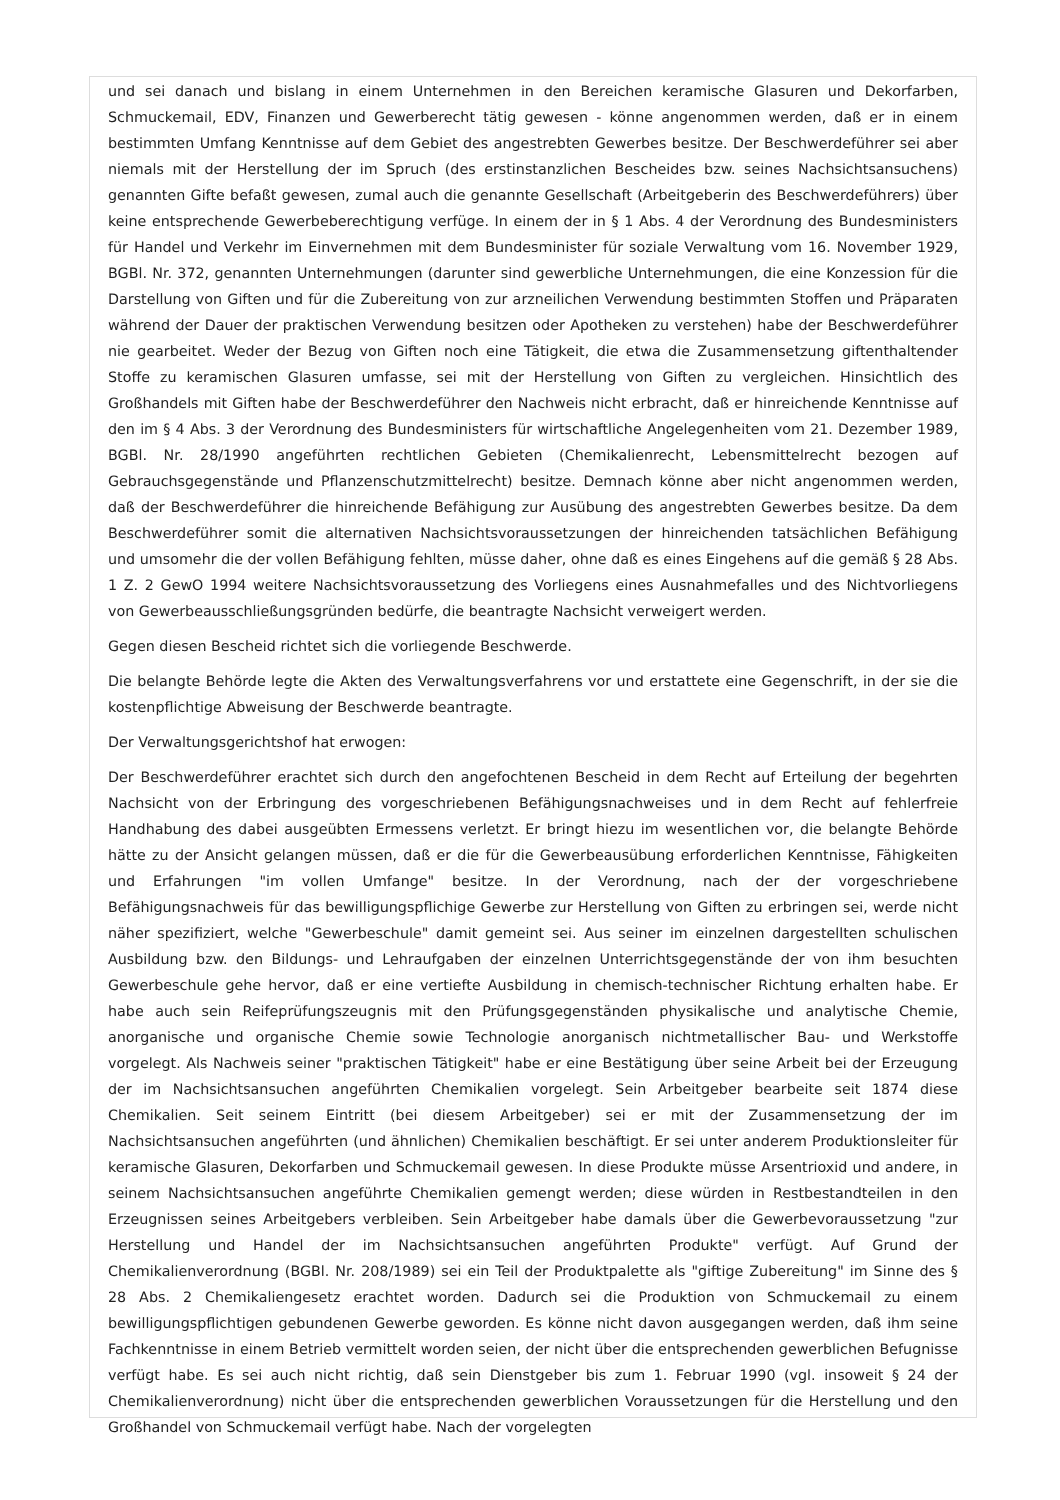und sei danach und bislang in einem Unternehmen in den Bereichen keramische Glasuren und Dekorfarben, Schmuckemail, EDV, Finanzen und Gewerberecht tätig gewesen - könne angenommen werden, daß er in einem bestimmten Umfang Kenntnisse auf dem Gebiet des angestrebten Gewerbes besitze. Der Beschwerdeführer sei aber niemals mit der Herstellung der im Spruch (des erstinstanzlichen Bescheides bzw. seines Nachsichtsansuchens) genannten Gifte befaßt gewesen, zumal auch die genannte Gesellschaft (Arbeitgeberin des Beschwerdeführers) über keine entsprechende Gewerbeberechtigung verfüge. In einem der in § 1 Abs. 4 der Verordnung des Bundesministers für Handel und Verkehr im Einvernehmen mit dem Bundesminister für soziale Verwaltung vom 16. November 1929, BGBl. Nr. 372, genannten Unternehmungen (darunter sind gewerbliche Unternehmungen, die eine Konzession für die Darstellung von Giften und für die Zubereitung von zur arzneilichen Verwendung bestimmten Stoffen und Präparaten während der Dauer der praktischen Verwendung besitzen oder Apotheken zu verstehen) habe der Beschwerdeführer nie gearbeitet. Weder der Bezug von Giften noch eine Tätigkeit, die etwa die Zusammensetzung giftenthaltender Stoffe zu keramischen Glasuren umfasse, sei mit der Herstellung von Giften zu vergleichen. Hinsichtlich des Großhandels mit Giften habe der Beschwerdeführer den Nachweis nicht erbracht, daß er hinreichende Kenntnisse auf den im § 4 Abs. 3 der Verordnung des Bundesministers für wirtschaftliche Angelegenheiten vom 21. Dezember 1989, BGBl. Nr. 28/1990 angeführten rechtlichen Gebieten (Chemikalienrecht, Lebensmittelrecht bezogen auf Gebrauchsgegenstände und Pflanzenschutzmittelrecht) besitze. Demnach könne aber nicht angenommen werden, daß der Beschwerdeführer die hinreichende Befähigung zur Ausübung des angestrebten Gewerbes besitze. Da dem Beschwerdeführer somit die alternativen Nachsichtsvoraussetzungen der hinreichenden tatsächlichen Befähigung und umsomehr die der vollen Befähigung fehlten, müsse daher, ohne daß es eines Eingehens auf die gemäß § 28 Abs. 1 Z. 2 GewO 1994 weitere Nachsichtsvoraussetzung des Vorliegens eines Ausnahmefalles und des Nichtvorliegens von Gewerbeausschließungsgründen bedürfe, die beantragte Nachsicht verweigert werden.
Gegen diesen Bescheid richtet sich die vorliegende Beschwerde.
Die belangte Behörde legte die Akten des Verwaltungsverfahrens vor und erstattete eine Gegenschrift, in der sie die kostenpflichtige Abweisung der Beschwerde beantragte.
Der Verwaltungsgerichtshof hat erwogen:
Der Beschwerdeführer erachtet sich durch den angefochtenen Bescheid in dem Recht auf Erteilung der begehrten Nachsicht von der Erbringung des vorgeschriebenen Befähigungsnachweises und in dem Recht auf fehlerfreie Handhabung des dabei ausgeübten Ermessens verletzt. Er bringt hiezu im wesentlichen vor, die belangte Behörde hätte zu der Ansicht gelangen müssen, daß er die für die Gewerbeausübung erforderlichen Kenntnisse, Fähigkeiten und Erfahrungen "im vollen Umfange" besitze. In der Verordnung, nach der der vorgeschriebene Befähigungsnachweis für das bewilligungspflichige Gewerbe zur Herstellung von Giften zu erbringen sei, werde nicht näher spezifiziert, welche "Gewerbeschule" damit gemeint sei. Aus seiner im einzelnen dargestellten schulischen Ausbildung bzw. den Bildungs- und Lehraufgaben der einzelnen Unterrichtsgegenstände der von ihm besuchten Gewerbeschule gehe hervor, daß er eine vertiefte Ausbildung in chemisch-technischer Richtung erhalten habe. Er habe auch sein Reifeprüfungszeugnis mit den Prüfungsgegenständen physikalische und analytische Chemie, anorganische und organische Chemie sowie Technologie anorganisch nichtmetallischer Bau- und Werkstoffe vorgelegt. Als Nachweis seiner "praktischen Tätigkeit" habe er eine Bestätigung über seine Arbeit bei der Erzeugung der im Nachsichtsansuchen angeführten Chemikalien vorgelegt. Sein Arbeitgeber bearbeite seit 1874 diese Chemikalien. Seit seinem Eintritt (bei diesem Arbeitgeber) sei er mit der Zusammensetzung der im Nachsichtsansuchen angeführten (und ähnlichen) Chemikalien beschäftigt. Er sei unter anderem Produktionsleiter für keramische Glasuren, Dekorfarben und Schmuckemail gewesen. In diese Produkte müsse Arsentrioxid und andere, in seinem Nachsichtsansuchen angeführte Chemikalien gemengt werden; diese würden in Restbestandteilen in den Erzeugnissen seines Arbeitgebers verbleiben. Sein Arbeitgeber habe damals über die Gewerbevoraussetzung "zur Herstellung und Handel der im Nachsichtsansuchen angeführten Produkte" verfügt. Auf Grund der Chemikalienverordnung (BGBl. Nr. 208/1989) sei ein Teil der Produktpalette als "giftige Zubereitung" im Sinne des § 28 Abs. 2 Chemikaliengesetz erachtet worden. Dadurch sei die Produktion von Schmuckemail zu einem bewilligungspflichtigen gebundenen Gewerbe geworden. Es könne nicht davon ausgegangen werden, daß ihm seine Fachkenntnisse in einem Betrieb vermittelt worden seien, der nicht über die entsprechenden gewerblichen Befugnisse verfügt habe. Es sei auch nicht richtig, daß sein Dienstgeber bis zum 1. Februar 1990 (vgl. insoweit § 24 der Chemikalienverordnung) nicht über die entsprechenden gewerblichen Voraussetzungen für die Herstellung und den Großhandel von Schmuckemail verfügt habe. Nach der vorgelegten